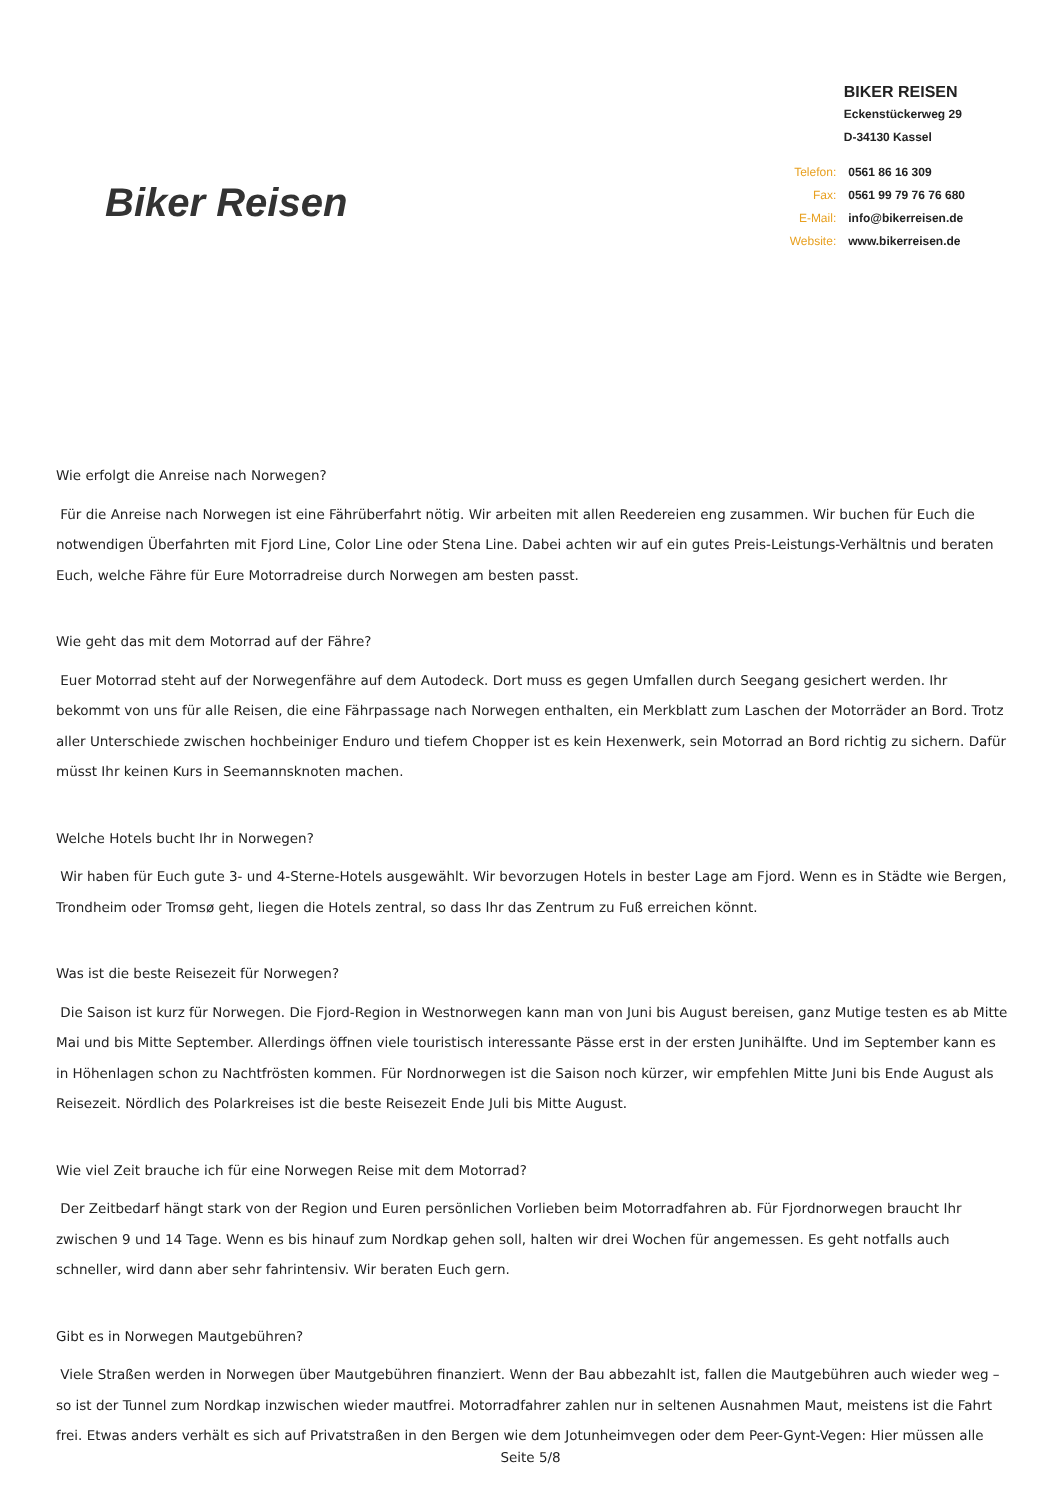Biker Reisen
BIKER REISEN
Eckenstückerweg 29
D-34130 Kassel
| Telefon: | 0561 86 16 309 |
| Fax: | 0561 99 79 76 76 680 |
| E-Mail: | info@bikerreisen.de |
| Website: | www.bikerreisen.de |
Wie erfolgt die Anreise nach Norwegen?
Für die Anreise nach Norwegen ist eine Fährüberfahrt nötig. Wir arbeiten mit allen Reedereien eng zusammen. Wir buchen für Euch die notwendigen Überfahrten mit Fjord Line, Color Line oder Stena Line. Dabei achten wir auf ein gutes Preis-Leistungs-Verhältnis und beraten Euch, welche Fähre für Eure Motorradreise durch Norwegen am besten passt.
Wie geht das mit dem Motorrad auf der Fähre?
Euer Motorrad steht auf der Norwegenfähre auf dem Autodeck. Dort muss es gegen Umfallen durch Seegang gesichert werden. Ihr bekommt von uns für alle Reisen, die eine Fährpassage nach Norwegen enthalten, ein Merkblatt zum Laschen der Motorräder an Bord. Trotz aller Unterschiede zwischen hochbeiniger Enduro und tiefem Chopper ist es kein Hexenwerk, sein Motorrad an Bord richtig zu sichern. Dafür müsst Ihr keinen Kurs in Seemannsknoten machen.
Welche Hotels bucht Ihr in Norwegen?
Wir haben für Euch gute 3- und 4-Sterne-Hotels ausgewählt. Wir bevorzugen Hotels in bester Lage am Fjord. Wenn es in Städte wie Bergen, Trondheim oder Tromsø geht, liegen die Hotels zentral, so dass Ihr das Zentrum zu Fuß erreichen könnt.
Was ist die beste Reisezeit für Norwegen?
Die Saison ist kurz für Norwegen. Die Fjord-Region in Westnorwegen kann man von Juni bis August bereisen, ganz Mutige testen es ab Mitte Mai und bis Mitte September. Allerdings öffnen viele touristisch interessante Pässe erst in der ersten Junihälfte. Und im September kann es in Höhenlagen schon zu Nachtfrösten kommen. Für Nordnorwegen ist die Saison noch kürzer, wir empfehlen Mitte Juni bis Ende August als Reisezeit. Nördlich des Polarkreises ist die beste Reisezeit Ende Juli bis Mitte August.
Wie viel Zeit brauche ich für eine Norwegen Reise mit dem Motorrad?
Der Zeitbedarf hängt stark von der Region und Euren persönlichen Vorlieben beim Motorradfahren ab. Für Fjordnorwegen braucht Ihr zwischen 9 und 14 Tage. Wenn es bis hinauf zum Nordkap gehen soll, halten wir drei Wochen für angemessen. Es geht notfalls auch schneller, wird dann aber sehr fahrintensiv. Wir beraten Euch gern.
Gibt es in Norwegen Mautgebühren?
Viele Straßen werden in Norwegen über Mautgebühren finanziert. Wenn der Bau abbezahlt ist, fallen die Mautgebühren auch wieder weg – so ist der Tunnel zum Nordkap inzwischen wieder mautfrei. Motorradfahrer zahlen nur in seltenen Ausnahmen Maut, meistens ist die Fahrt frei. Etwas anders verhält es sich auf Privatstraßen in den Bergen wie dem Jotunheimvegen oder dem Peer-Gynt-Vegen: Hier müssen alle
Seite 5/8